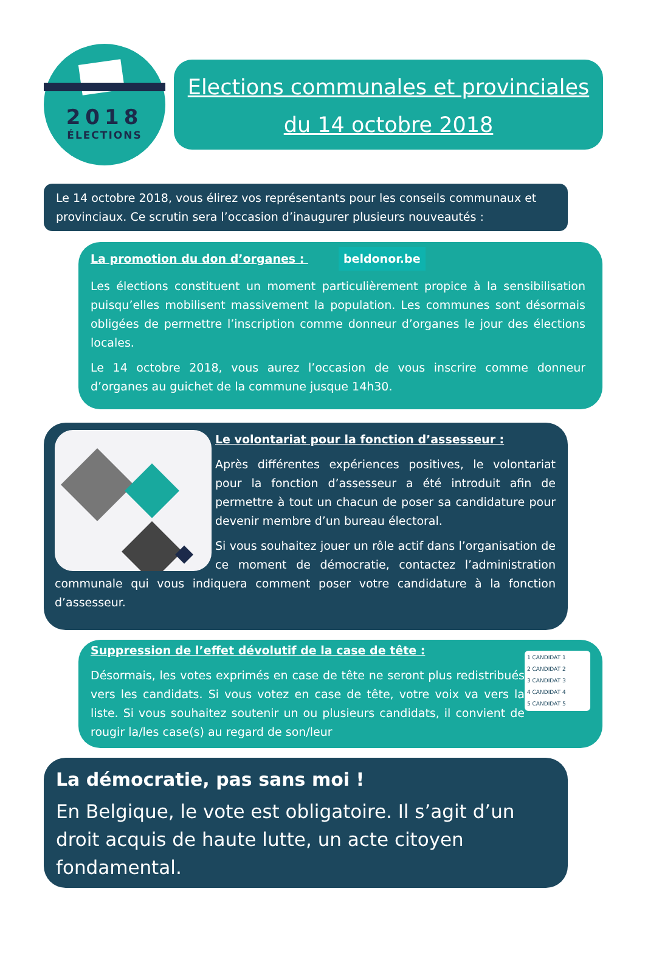2018
ÉLECTIONS
Elections communales et provinciales
du 14 octobre 2018
Le 14 octobre 2018, vous élirez vos représentants pour les conseils communaux et provinciaux. Ce scrutin sera l’occasion d’inaugurer plusieurs nouveautés :
La promotion du don d’organes : beldonor.be
Les élections constituent un moment particulièrement propice à la sensibilisation puisqu’elles mobilisent massivement la population. Les communes sont désormais obligées de permettre l’inscription comme donneur d’organes le jour des élections locales.
Le 14 octobre 2018, vous aurez l’occasion de vous inscrire comme donneur d’organes au guichet de la commune jusque 14h30.
Le volontariat pour la fonction d’assesseur :
Après différentes expériences positives, le volontariat pour la fonction d’assesseur a été introduit afin de permettre à tout un chacun de poser sa candidature pour devenir membre d’un bureau électoral.
Si vous souhaitez jouer un rôle actif dans l’organisation de ce moment de démocratie, contactez l’administration communale qui vous indiquera comment poser votre candidature à la fonction d’assesseur.
1 CANDIDAT 1
2 CANDIDAT 2
3 CANDIDAT 3
4 CANDIDAT 4
5 CANDIDAT 5
Suppression de l’effet dévolutif de la case de tête :
Désormais, les votes exprimés en case de tête ne seront plus redistribués vers les candidats. Si vous votez en case de tête, votre voix va vers la liste. Si vous souhaitez soutenir un ou plusieurs candidats, il convient de rougir la/les case(s) au regard de son/leur
La démocratie, pas sans moi !
En Belgique, le vote est obligatoire. Il s’agit d’un droit acquis de haute lutte, un acte citoyen fondamental.